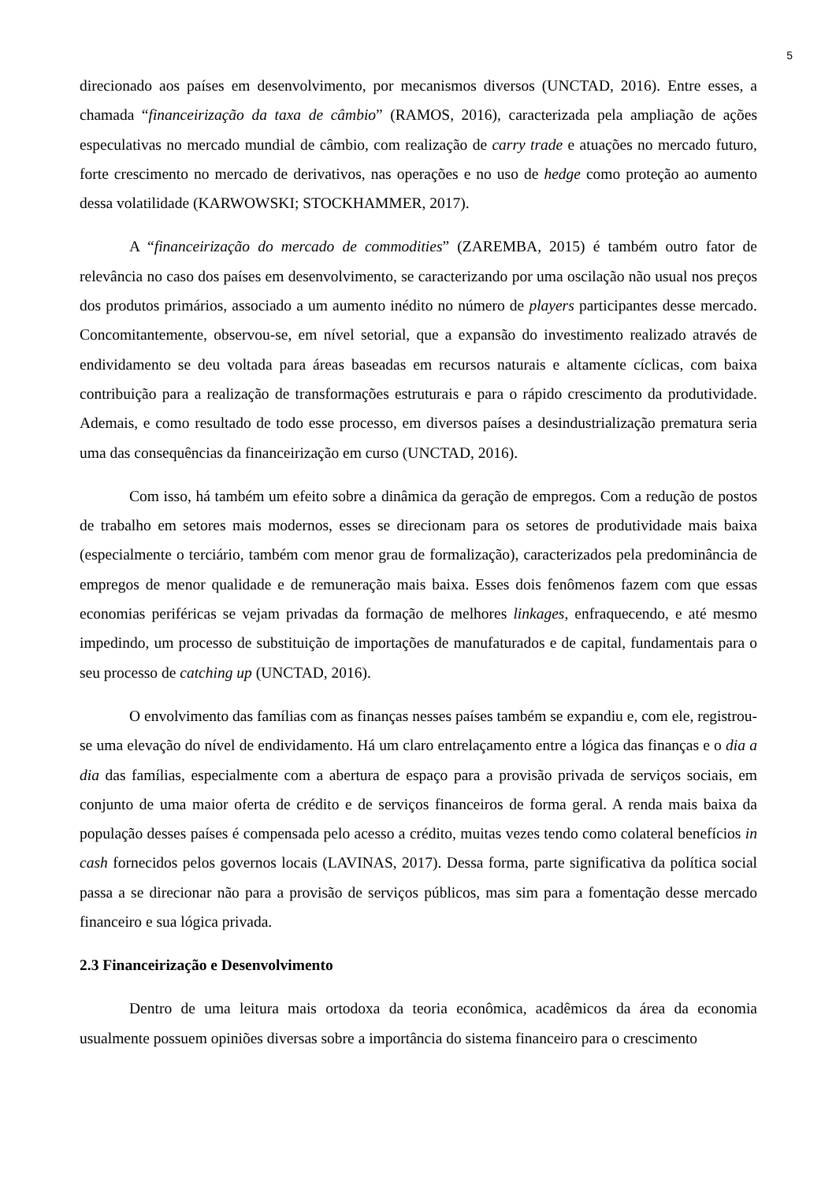5
direcionado aos países em desenvolvimento, por mecanismos diversos (UNCTAD, 2016). Entre esses, a chamada “financeirização da taxa de câmbio” (RAMOS, 2016), caracterizada pela ampliação de ações especulativas no mercado mundial de câmbio, com realização de carry trade e atuações no mercado futuro, forte crescimento no mercado de derivativos, nas operações e no uso de hedge como proteção ao aumento dessa volatilidade (KARWOWSKI; STOCKHAMMER, 2017).
A “financeirização do mercado de commodities” (ZAREMBA, 2015) é também outro fator de relevância no caso dos países em desenvolvimento, se caracterizando por uma oscilação não usual nos preços dos produtos primários, associado a um aumento inédito no número de players participantes desse mercado. Concomitantemente, observou-se, em nível setorial, que a expansão do investimento realizado através de endividamento se deu voltada para áreas baseadas em recursos naturais e altamente cíclicas, com baixa contribuição para a realização de transformações estruturais e para o rápido crescimento da produtividade. Ademais, e como resultado de todo esse processo, em diversos países a desindustrialização prematura seria uma das consequências da financeirização em curso (UNCTAD, 2016).
Com isso, há também um efeito sobre a dinâmica da geração de empregos. Com a redução de postos de trabalho em setores mais modernos, esses se direcionam para os setores de produtividade mais baixa (especialmente o terciário, também com menor grau de formalização), caracterizados pela predominância de empregos de menor qualidade e de remuneração mais baixa. Esses dois fenômenos fazem com que essas economias periféricas se vejam privadas da formação de melhores linkages, enfraquecendo, e até mesmo impedindo, um processo de substituição de importações de manufaturados e de capital, fundamentais para o seu processo de catching up (UNCTAD, 2016).
O envolvimento das famílias com as finanças nesses países também se expandiu e, com ele, registrou-se uma elevação do nível de endividamento. Há um claro entrelaçamento entre a lógica das finanças e o dia a dia das famílias, especialmente com a abertura de espaço para a provisão privada de serviços sociais, em conjunto de uma maior oferta de crédito e de serviços financeiros de forma geral. A renda mais baixa da população desses países é compensada pelo acesso a crédito, muitas vezes tendo como colateral benefícios in cash fornecidos pelos governos locais (LAVINAS, 2017). Dessa forma, parte significativa da política social passa a se direcionar não para a provisão de serviços públicos, mas sim para a fomentação desse mercado financeiro e sua lógica privada.
2.3 Financeirização e Desenvolvimento
Dentro de uma leitura mais ortodoxa da teoria econômica, acadêmicos da área da economia usualmente possuem opiniões diversas sobre a importância do sistema financeiro para o crescimento